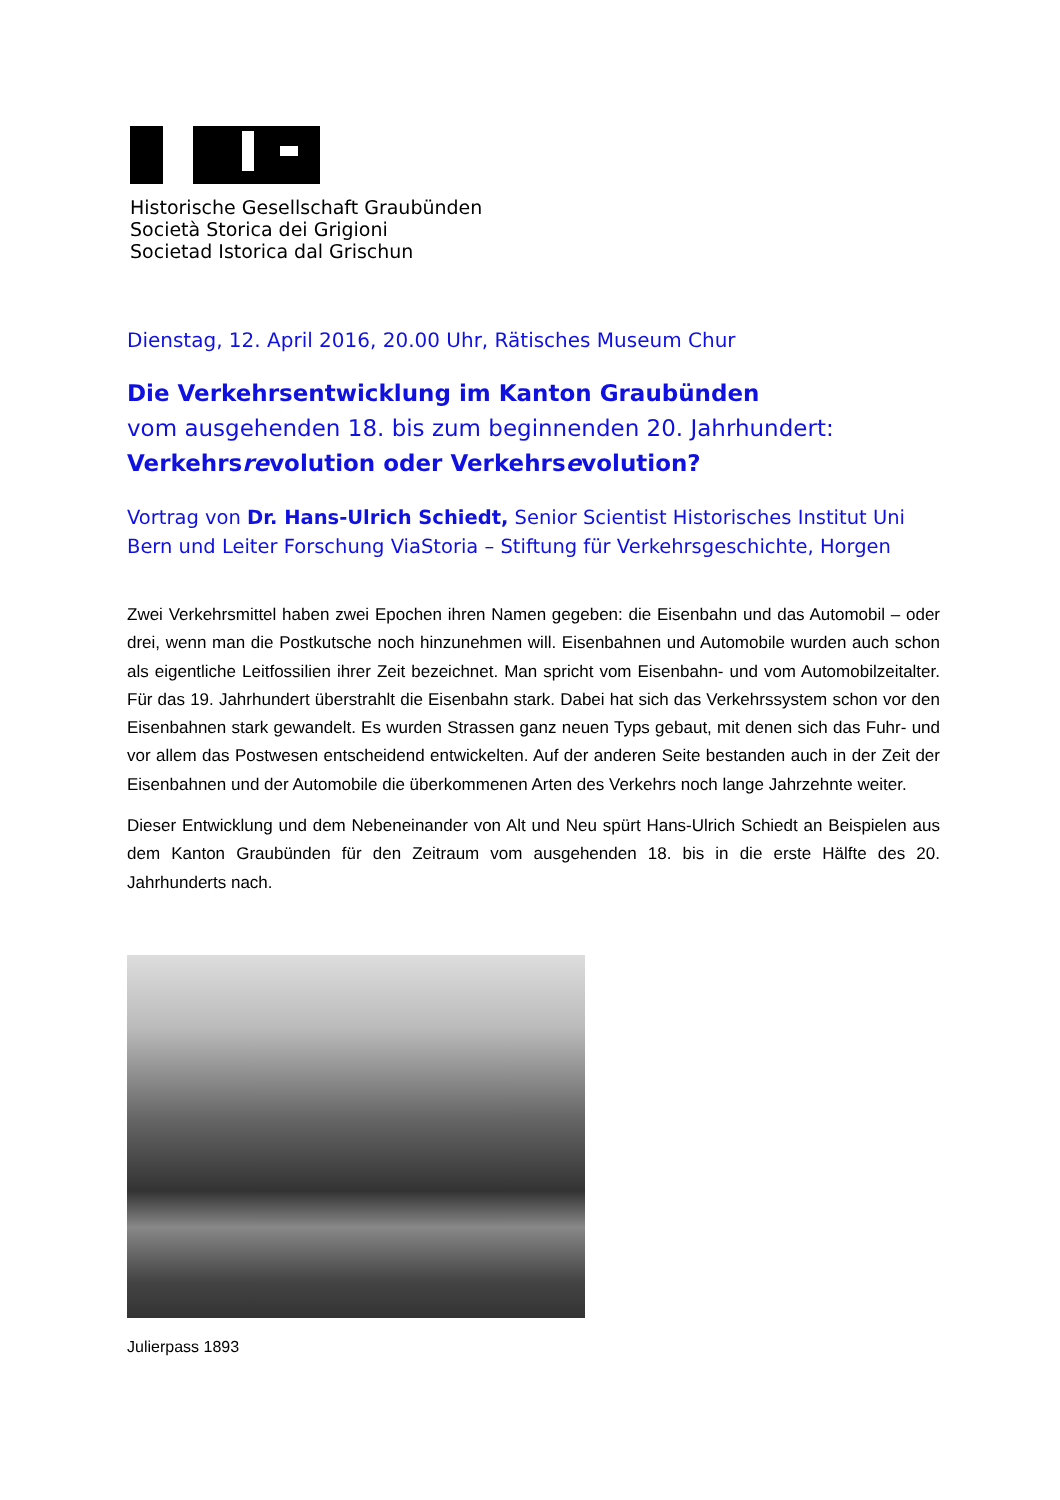Historische Gesellschaft Graubünden
Società Storica dei Grigioni
Societad Istorica dal Grischun
Dienstag, 12. April 2016, 20.00 Uhr, Rätisches Museum Chur
Die Verkehrsentwicklung im Kanton Graubünden
vom ausgehenden 18. bis zum beginnenden 20. Jahrhundert:
Verkehrsrevolution oder Verkehrsevolution?
Vortrag von Dr. Hans-Ulrich Schiedt, Senior Scientist Historisches Institut Uni Bern und Leiter Forschung ViaStoria – Stiftung für Verkehrsgeschichte, Horgen
Zwei Verkehrsmittel haben zwei Epochen ihren Namen gegeben: die Eisenbahn und das Automobil – oder drei, wenn man die Postkutsche noch hinzunehmen will. Eisenbahnen und Automobile wurden auch schon als eigentliche Leitfossilien ihrer Zeit bezeichnet. Man spricht vom Eisenbahn- und vom Automobilzeitalter. Für das 19. Jahrhundert überstrahlt die Eisenbahn stark. Dabei hat sich das Verkehrssystem schon vor den Eisenbahnen stark gewandelt. Es wurden Strassen ganz neuen Typs gebaut, mit denen sich das Fuhr- und vor allem das Postwesen entscheidend entwickelten. Auf der anderen Seite bestanden auch in der Zeit der Eisenbahnen und der Automobile die überkommenen Arten des Verkehrs noch lange Jahrzehnte weiter.
Dieser Entwicklung und dem Nebeneinander von Alt und Neu spürt Hans-Ulrich Schiedt an Beispielen aus dem Kanton Graubünden für den Zeitraum vom ausgehenden 18. bis in die erste Hälfte des 20. Jahrhunderts nach.
Julierpass 1893